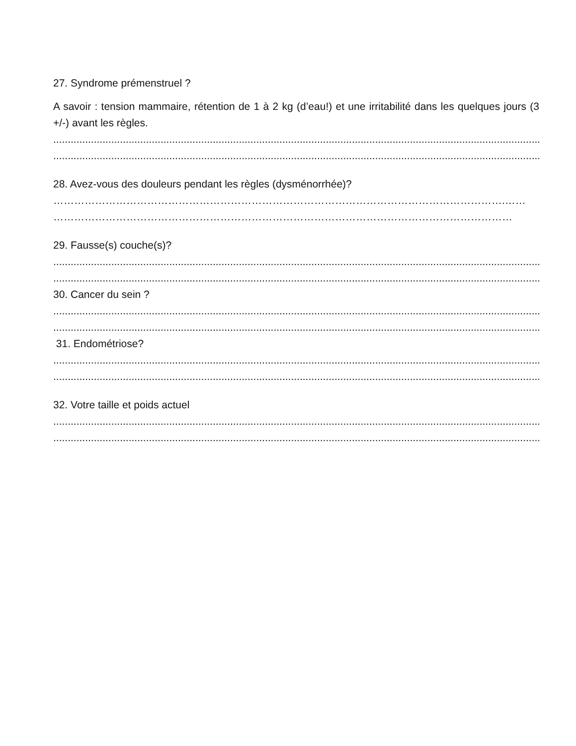27. Syndrome prémenstruel ?
A savoir : tension mammaire, rétention de 1 à 2 kg (d’eau!) et une irritabilité dans les quelques jours (3 +/-) avant les règles.
..........................................................................................................................................................................................
........................................................................................................................................................................................
28. Avez-vous des douleurs pendant les règles (dysménorrhée)?
………………………………………………………………………………………………………………….……
……………………………………………………………………………………………………………………
29. Fausse(s) couche(s)?
..........................................................................................................................................................................................
..........................................................................................................................................................................................
30. Cancer du sein ?
..........................................................................................................................................................................................
..........................................................................................................................................................................................
31. Endométriose?
..........................................................................................................................................................................................
..........................................................................................................................................................................................
32. Votre taille et poids actuel
..........................................................................................................................................................................................
..........................................................................................................................................................................................